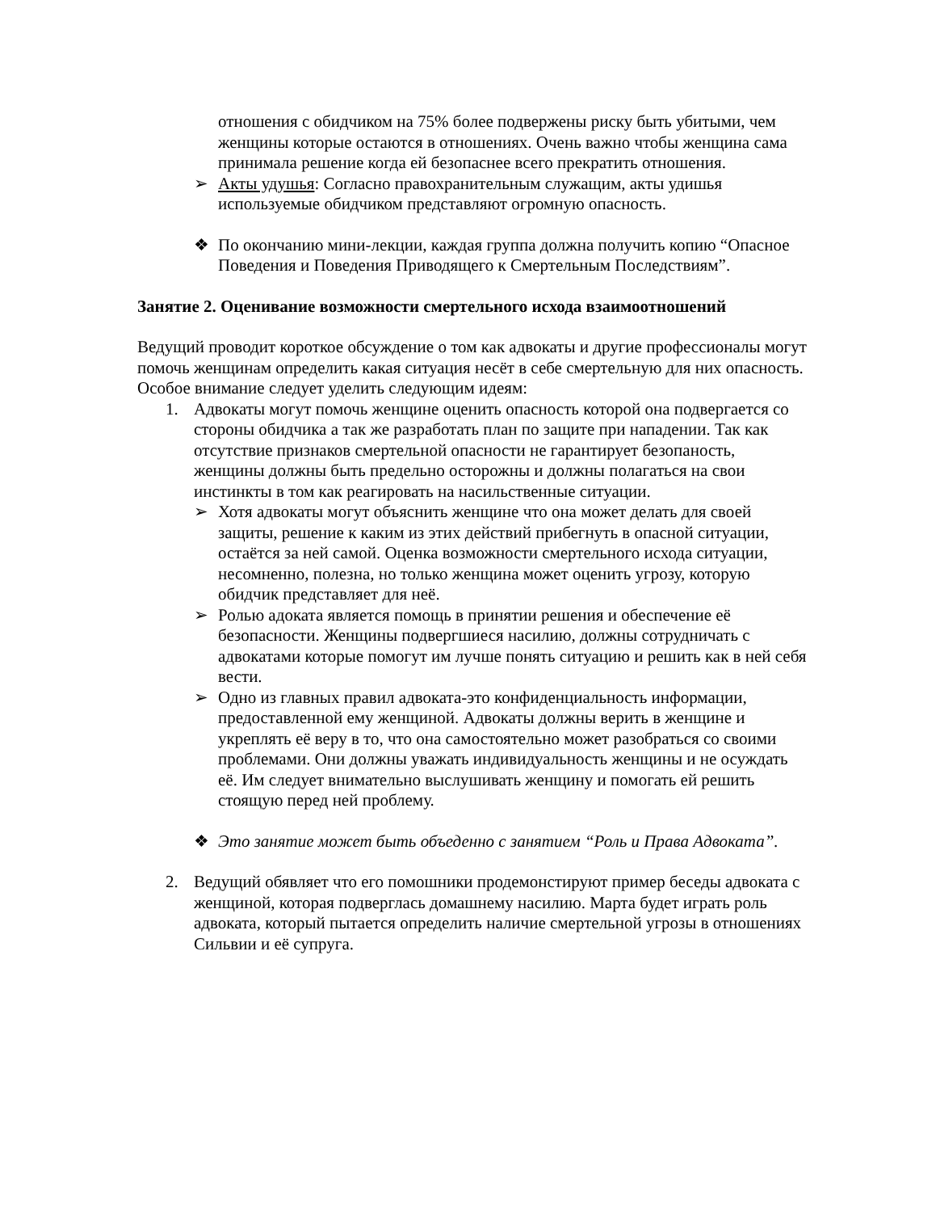отношения с обидчиком на 75% более подвержены риску быть убитыми, чем женщины которые остаются в отношениях. Очень важно чтобы женщина сама принимала решение когда ей безопаснее всего прекратить отношения.
➢ Акты удушья: Согласно правохранительным служащим, акты удишья используемые обидчиком представляют огромную опасность.
❖ По окончанию мини-лекции, каждая группа должна получить копию “Опасное Поведения и Поведения Приводящего к Смертельным Последствиям”.
Занятие 2. Оценивание возможности смертельного исхода взаимоотношений
Ведущий проводит короткое обсуждение о том как адвокаты и другие профессионалы могут помочь женщинам определить какая ситуация несёт в себе смертельную для них опасность. Особое внимание следует уделить следующим идеям:
1. Адвокаты могут помочь женщине оценить опасность которой она подвергается со стороны обидчика а так же разработать план по защите при нападении. Так как отсутствие признаков смертельной опасности не гарантирует безопаность, женщины должны быть предельно осторожны и должны полагаться на свои инстинкты в том как реагировать на насильственные ситуации.
➢ Хотя адвокаты могут объяснить женщине что она может делать для своей защиты, решение к каким из этих действий прибегнуть в опасной ситуации, остаётся за ней самой. Оценка возможности смертельного исхода ситуации, несомненно, полезна, но только женщина может оценить угрозу, которую обидчик представляет для неё.
➢ Ролью адоката является помощь в принятии решения и обеспечение её безопасности. Женщины подвергшиеся насилию, должны сотрудничать с адвокатами которые помогут им лучше понять ситуацию и решить как в ней себя вести.
➢ Одно из главных правил адвоката-это конфиденциальность информации, предоставленной ему женщиной. Адвокаты должны верить в женщине и укреплять её веру в то, что она самостоятельно может разобраться со своими проблемами. Они должны уважать индивидуальность женщины и не осуждать её. Им следует внимательно выслушивать женщину и помогать ей решить стоящую перед ней проблему.
❖ Это занятие может быть объеденно с занятием “Роль и Права Адвоката”.
2. Ведущий обявляет что его помошники продемонстируют пример беседы адвоката с женщиной, которая подверглась домашнему насилию. Марта будет играть роль адвоката, который пытается определить наличие смертельной угрозы в отношениях Сильвии и её супруга.